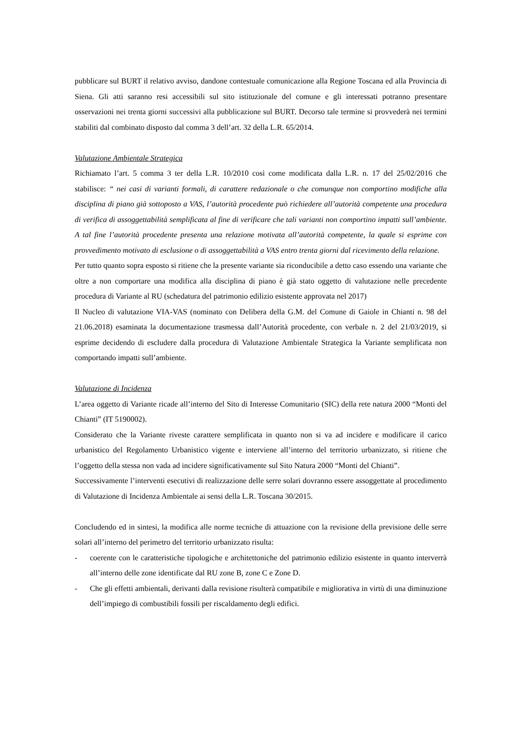pubblicare sul BURT il relativo avviso, dandone contestuale comunicazione alla Regione Toscana ed alla Provincia di Siena. Gli atti saranno resi accessibili sul sito istituzionale del comune e gli interessati potranno presentare osservazioni nei trenta giorni successivi alla pubblicazione sul BURT. Decorso tale termine si provvederà nei termini stabiliti dal combinato disposto dal comma 3 dell’art. 32 della L.R. 65/2014.
Valutazione Ambientale Strategica
Richiamato l’art. 5 comma 3 ter della L.R. 10/2010 così come modificata dalla L.R. n. 17 del 25/02/2016 che stabilisce: “ nei casi di varianti formali, di carattere redazionale o che comunque non comportino modifiche alla disciplina di piano già sottoposto a VAS, l’autorità procedente può richiedere all’autorità competente una procedura di verifica di assoggettabilità semplificata al fine di verificare che tali varianti non comportino impatti sull’ambiente. A tal fine l’autorità procedente presenta una relazione motivata all’autorità competente, la quale si esprime con provvedimento motivato di esclusione o di assoggettabilità a VAS entro trenta giorni dal ricevimento della relazione.
Per tutto quanto sopra esposto si ritiene che la presente variante sia riconducibile a detto caso essendo una variante che oltre a non comportare una modifica alla disciplina di piano è già stato oggetto di valutazione nelle precedente procedura di Variante al RU (schedatura del patrimonio edilizio esistente approvata nel 2017)
Il Nucleo di valutazione VIA-VAS (nominato con Delibera della G.M. del Comune di Gaiole in Chianti n. 98 del 21.06.2018) esaminata la documentazione trasmessa dall’Autorità procedente, con verbale n. 2 del 21/03/2019, si esprime decidendo di escludere dalla procedura di Valutazione Ambientale Strategica la Variante semplificata non comportando impatti sull’ambiente.
Valutazione di Incidenza
L’area oggetto di Variante ricade all’interno del Sito di Interesse Comunitario (SIC) della rete natura 2000 “Monti del Chianti” (IT 5190002).
Considerato che la Variante riveste carattere semplificata in quanto non si va ad incidere e modificare il carico urbanistico del Regolamento Urbanistico vigente e interviene all’interno del territorio urbanizzato, si ritiene che l’oggetto della stessa non vada ad incidere significativamente sul Sito Natura 2000 “Monti del Chianti”.
Successivamente l’interventi esecutivi di realizzazione delle serre solari dovranno essere assoggettate al procedimento di Valutazione di Incidenza Ambientale ai sensi della L.R. Toscana 30/2015.
Concludendo ed in sintesi, la modifica alle norme tecniche di attuazione con la revisione della previsione delle serre solari all’interno del perimetro del territorio urbanizzato risulta:
- coerente con le caratteristiche tipologiche e architettoniche del patrimonio edilizio esistente in quanto interverrà all’interno delle zone identificate dal RU zone B, zone C e Zone D.
- Che gli effetti ambientali, derivanti dalla revisione risulterà compatibile e migliorativa in virtù di una diminuzione dell’impiego di combustibili fossili per riscaldamento degli edifici.